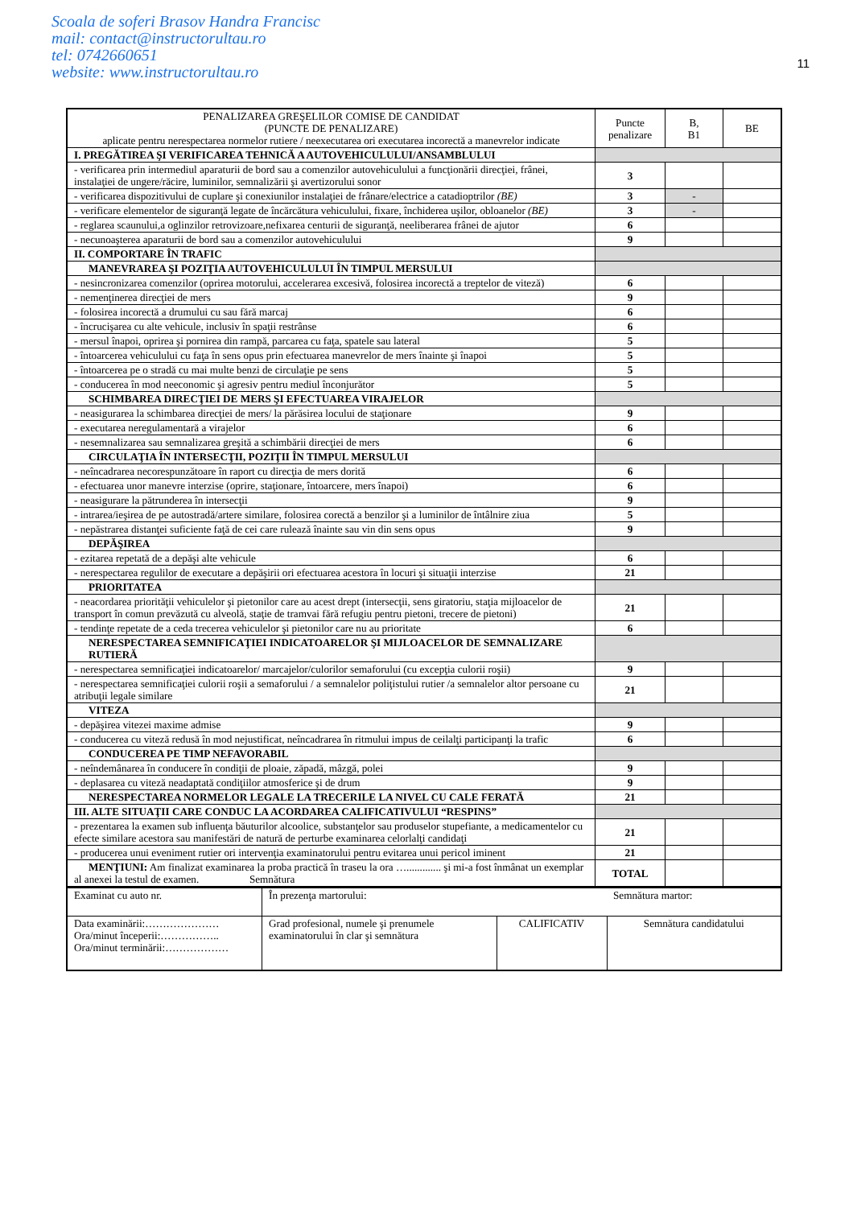Scoala de soferi Brasov Handra Francisc
mail: contact@instructorultau.ro
tel: 0742660651
website: www.instructorultau.ro
11
| PENALIZAREA GREŞELILOR COMISE DE CANDIDAT (PUNCTE DE PENALIZARE) aplicate pentru nerespectarea normelor rutiere / neexecutarea ori executarea incorectă a manevrelor indicate | Puncte penalizare | B, B1 | BE |
| --- | --- | --- | --- |
| I. PREGĂTIREA ŞI VERIFICAREA TEHNICĂ A AUTOVEHICULULUI/ANSAMBLULUI | | | |
| - verificarea prin intermediul aparaturii de bord sau a comenzilor autovehiculului a funcţionării direcţiei, frânei, instalaţiei de ungere/răcire, luminilor, semnalizării şi avertizorului sonor | 3 | | |
| - verificarea dispozitivului de cuplare şi conexiunilor instalaţiei de frânare/electrice a catadioptrilor (BE) | 3 | - | |
| - verificare elementelor de siguranţă legate de încărcătura vehiculului, fixare, închiderea uşilor, obloanelor (BE) | 3 | - | |
| - reglarea scaunului,a oglinzilor retrovizoare,nefixarea centurii de siguranţă, neeliberarea frânei de ajutor | 6 | | |
| - necunoaşterea aparaturii de bord sau a comenzilor autovehiculului | 9 | | |
| II. COMPORTARE ÎN TRAFIC | | | |
| MANEVRAREA ŞI POZIŢIA AUTOVEHICULULUI ÎN TIMPUL MERSULUI | | | |
| - nesincronizarea comenzilor (oprirea motorului, accelerarea excesivă, folosirea incorectă a treptelor de viteză) | 6 | | |
| - nemenţinerea direcţiei de mers | 9 | | |
| - folosirea incorectă a drumului cu sau fără marcaj | 6 | | |
| - încrucişarea cu alte vehicule, inclusiv în spaţii restrânse | 6 | | |
| - mersul înapoi, oprirea şi pornirea din rampă, parcarea cu faţa, spatele sau lateral | 5 | | |
| - întoarcerea vehiculului cu faţa în sens opus prin efectuarea manevrelor de mers înainte şi înapoi | 5 | | |
| - întoarcerea pe o stradă cu mai multe benzi de circulaţie pe sens | 5 | | |
| - conducerea în mod neeconomic şi agresiv pentru mediul înconjurător | 5 | | |
| SCHIMBAREA DIRECŢIEI DE MERS ŞI EFECTUAREA VIRAJELOR | | | |
| - neasigurarea la schimbarea direcţiei de mers/ la părăsirea locului de staţionare | 9 | | |
| - executarea neregulamentară a virajelor | 6 | | |
| - nesemnalizarea sau semnalizarea greşită a schimbării direcţiei de mers | 6 | | |
| CIRCULAŢIA ÎN INTERSECŢII, POZIŢII ÎN TIMPUL MERSULUI | | | |
| - neîncadrarea necorespunzătoare în raport cu direcţia de mers dorită | 6 | | |
| - efectuarea unor manevre interzise (oprire, staţionare, întoarcere, mers înapoi) | 6 | | |
| - neasigurare la pătrunderea în intersecţii | 9 | | |
| - intrarea/ieşirea de pe autostradă/artere similare, folosirea corectă a benzilor şi a luminilor de întâlnire ziua | 5 | | |
| - nepăstrarea distanţei suficiente faţă de cei care rulează înainte sau vin din sens opus | 9 | | |
| DEPĂŞIREA | | | |
| - ezitarea repetată de a depăşi alte vehicule | 6 | | |
| - nerespectarea regulilor de executare a depăşirii ori efectuarea acestora în locuri şi situaţii interzise | 21 | | |
| PRIORITATEA | | | |
| - neacordarea priorităţii vehiculelor şi pietonilor care au acest drept (intersecţii, sens giratoriu, staţia mijloacelor de transport în comun prevăzută cu alveolă, staţie de tramvai fără refugiu pentru pietoni, trecere de pietoni) | 21 | | |
| - tendinţe repetate de a ceda trecerea vehiculelor şi pietonilor care nu au prioritate | 6 | | |
| NERESPECTAREA SEMNIFICAŢIEI INDICATOARELOR ŞI MIJLOACELOR DE SEMNALIZARE RUTIERĂ | | | |
| - nerespectarea semnificaţiei indicatoarelor/ marcajelor/culorilor semaforului (cu excepţia culorii roşii) | 9 | | |
| - nerespectarea semnificaţiei culorii roşii a semaforului / a semnalelor poliţistului rutier /a semnalelor altor persoane cu atribuţii legale similare | 21 | | |
| VITEZA | | | |
| - depăşirea vitezei maxime admise | 9 | | |
| - conducerea cu viteză redusă în mod nejustificat, neîncadrarea în ritmului impus de ceilalţi participanţi la trafic | 6 | | |
| CONDUCEREA PE TIMP NEFAVORABIL | | | |
| - neîndemânarea în conducere în condiţii de ploaie, zăpadă, mâzgă, polei | 9 | | |
| - deplasarea cu viteză neadaptată condiţiilor atmosferice şi de drum | 9 | | |
| NERESPECTAREA NORMELOR LEGALE LA TRECERILE LA NIVEL CU CALE FERATĂ | 21 | | |
| III. ALTE SITUAŢII CARE CONDUC LA ACORDAREA CALIFICATIVULUI “RESPINS” | | | |
| - prezentarea la examen sub influenţa băuturilor alcoolice, substanţelor sau produselor stupefiante, a medicamentelor cu efecte similare acestora sau manifestări de natură de perturbe examinarea celorlalţi candidaţi | 21 | | |
| - producerea unui eveniment rutier ori intervenţia examinatorului pentru evitarea unui pericol iminent | 21 | | |
| MENŢIUNI: Am finalizat examinarea la proba practică în traseu la ora …............. şi mi-a fost înmânat un exemplar al anexei la testul de examen. Semnătura | TOTAL | | |
| Examinat cu auto nr. | În prezenţa martorului: | | Semnătura martor: |
| Data examinării:………………… Ora/minut începerii:…………….. Ora/minut terminării:……………… | Grad profesional, numele şi prenumele examinatorului în clar şi semnătura | CALIFICATIV | Semnătura candidatului |